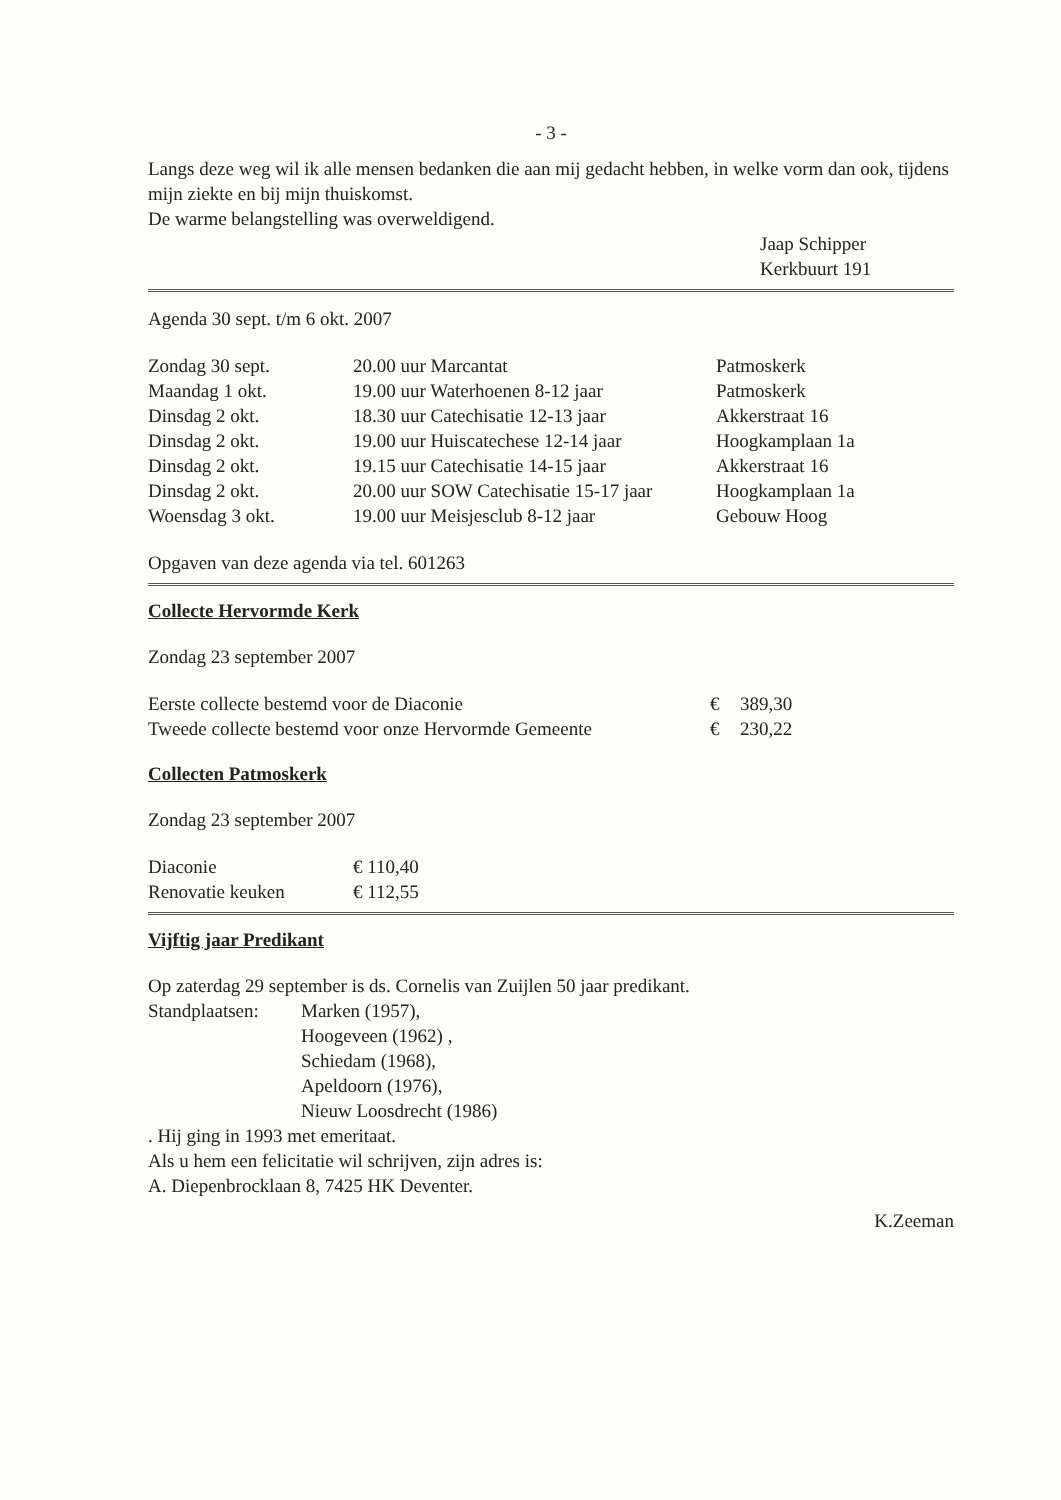- 3 -
Langs deze weg wil ik alle mensen bedanken die aan mij gedacht hebben, in welke vorm dan ook, tijdens mijn ziekte en bij mijn thuiskomst.
De warme belangstelling was overweldigend.
Jaap Schipper
Kerkbuurt 191
Agenda 30 sept. t/m 6 okt. 2007
| Zondag 30 sept. | 20.00 uur Marcantat | Patmoskerk |
| Maandag 1 okt. | 19.00 uur Waterhoenen 8-12 jaar | Patmoskerk |
| Dinsdag 2 okt. | 18.30 uur Catechisatie 12-13 jaar | Akkerstraat 16 |
| Dinsdag 2 okt. | 19.00 uur Huiscatechese 12-14 jaar | Hoogkamplaan 1a |
| Dinsdag 2 okt. | 19.15 uur Catechisatie 14-15 jaar | Akkerstraat 16 |
| Dinsdag 2 okt. | 20.00 uur SOW Catechisatie 15-17 jaar | Hoogkamplaan 1a |
| Woensdag 3 okt. | 19.00 uur Meisjesclub 8-12 jaar | Gebouw Hoog |
Opgaven van deze agenda via tel. 601263
Collecte Hervormde Kerk
Zondag 23 september 2007
| Eerste collecte bestemd voor de Diaconie | € | 389,30 |
| Tweede collecte bestemd voor onze Hervormde Gemeente | € | 230,22 |
Collecten Patmoskerk
Zondag 23 september 2007
| Diaconie | € 110,40 |
| Renovatie keuken | € 112,55 |
Vijftig jaar Predikant
Op zaterdag 29 september is ds. Cornelis van Zuijlen 50 jaar predikant.
| Standplaatsen: | Marken (1957), Hoogeveen (1962) , Schiedam (1968), Apeldoorn (1976), Nieuw Loosdrecht (1986) |
. Hij ging in 1993 met emeritaat.
Als u hem een felicitatie wil schrijven, zijn adres is:
A. Diepenbrocklaan 8, 7425 HK Deventer.
K.Zeeman